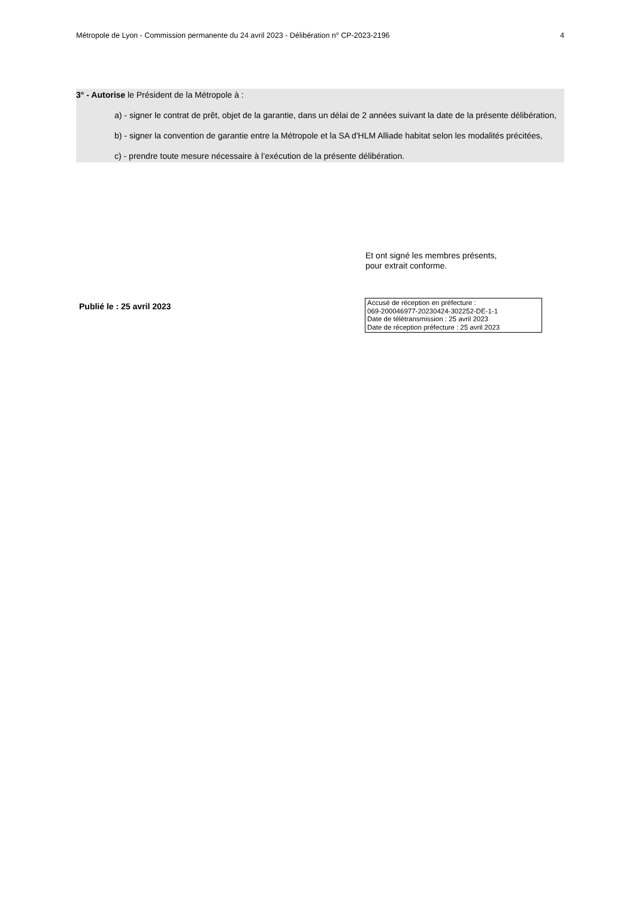Métropole de Lyon - Commission permanente du 24 avril 2023 - Délibération n° CP-2023-2196 4
3° - Autorise le Président de la Métropole à :
a) - signer le contrat de prêt, objet de la garantie, dans un délai de 2 années suivant la date de la présente délibération,
b) - signer la convention de garantie entre la Métropole et la SA d'HLM Alliade habitat selon les modalités précitées,
c) - prendre toute mesure nécessaire à l’exécution de la présente délibération.
Et ont signé les membres présents,
pour extrait conforme.
Publié le : 25 avril 2023
Accusé de réception en préfecture :
069-200046977-20230424-302252-DE-1-1
Date de télétransmission : 25 avril 2023
Date de réception préfecture : 25 avril 2023